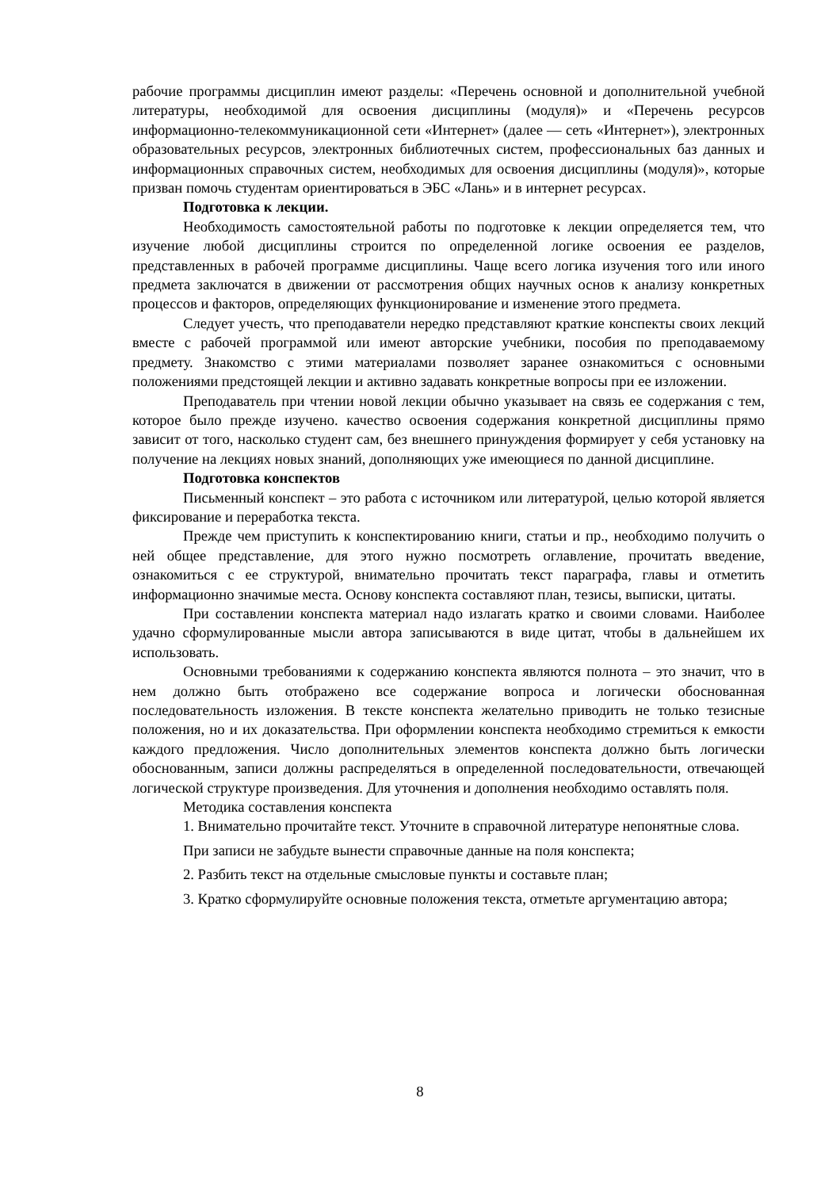рабочие программы дисциплин имеют разделы: «Перечень основной и дополнительной учебной литературы, необходимой для освоения дисциплины (модуля)» и «Перечень ресурсов информационно-телекоммуникационной сети «Интернет» (далее — сеть «Интернет»), электронных образовательных ресурсов, электронных библиотечных систем, профессиональных баз данных и информационных справочных систем, необходимых для освоения дисциплины (модуля)», которые призван помочь студентам ориентироваться в ЭБС «Лань» и в интернет ресурсах.
Подготовка к лекции.
Необходимость самостоятельной работы по подготовке к лекции определяется тем, что изучение любой дисциплины строится по определенной логике освоения ее разделов, представленных в рабочей программе дисциплины. Чаще всего логика изучения того или иного предмета заключатся в движении от рассмотрения общих научных основ к анализу конкретных процессов и факторов, определяющих функционирование и изменение этого предмета.
Следует учесть, что преподаватели нередко представляют краткие конспекты своих лекций вместе с рабочей программой или имеют авторские учебники, пособия по преподаваемому предмету. Знакомство с этими материалами позволяет заранее ознакомиться с основными положениями предстоящей лекции и активно задавать конкретные вопросы при ее изложении.
Преподаватель при чтении новой лекции обычно указывает на связь ее содержания с тем, которое было прежде изучено. качество освоения содержания конкретной дисциплины прямо зависит от того, насколько студент сам, без внешнего принуждения формирует у себя установку на получение на лекциях новых знаний, дополняющих уже имеющиеся по данной дисциплине.
Подготовка конспектов
Письменный конспект – это работа с источником или литературой, целью которой является фиксирование и переработка текста.
Прежде чем приступить к конспектированию книги, статьи и пр., необходимо получить о ней общее представление, для этого нужно посмотреть оглавление, прочитать введение, ознакомиться с ее структурой, внимательно прочитать текст параграфа, главы и отметить информационно значимые места. Основу конспекта составляют план, тезисы, выписки, цитаты.
При составлении конспекта материал надо излагать кратко и своими словами. Наиболее удачно сформулированные мысли автора записываются в виде цитат, чтобы в дальнейшем их использовать.
Основными требованиями к содержанию конспекта являются полнота – это значит, что в нем должно быть отображено все содержание вопроса и логически обоснованная последовательность изложения. В тексте конспекта желательно приводить не только тезисные положения, но и их доказательства. При оформлении конспекта необходимо стремиться к емкости каждого предложения. Число дополнительных элементов конспекта должно быть логически обоснованным, записи должны распределяться в определенной последовательности, отвечающей логической структуре произведения. Для уточнения и дополнения необходимо оставлять поля.
Методика составления конспекта
1. Внимательно прочитайте текст. Уточните в справочной литературе непонятные слова.
При записи не забудьте вынести справочные данные на поля конспекта;
2. Разбить текст на отдельные смысловые пункты и составьте план;
3. Кратко сформулируйте основные положения текста, отметьте аргументацию автора;
8